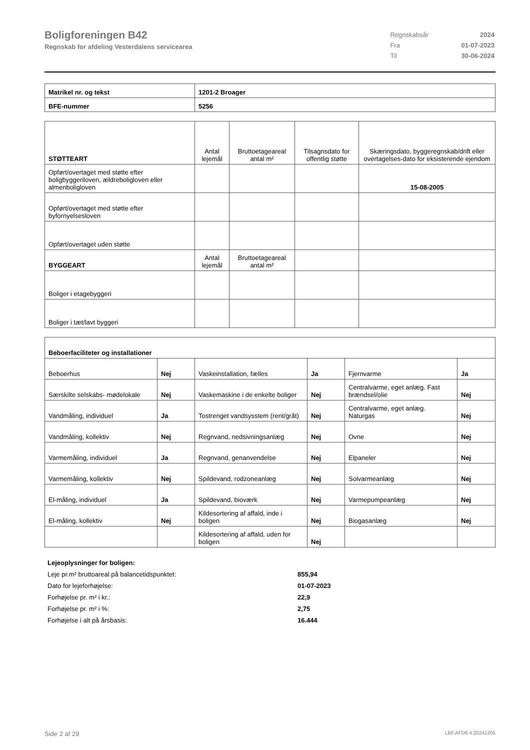Boligforeningen B42
Regnskab for afdeling Vesterdalens servicearea
| Regnskabsår | 2024 |
| Fra | 01-07-2023 |
| Til | 30-06-2024 |
| Matrikel nr. og tekst | 1201-2 Broager |
| BFE-nummer | 5256 |
| STØTTEART | Antal lejemål | Bruttoetageareal antal m² | Tilsagnsdato for offentlig støtte | Skæringsdato, byggeregnskab/drift eller overtagelses-dato for eksisterende ejendom |
| --- | --- | --- | --- | --- |
| Opført/overtaget med støtte efter boligbyggeriloven, ældreboligloven eller almenboligloven | | | | 15-08-2005 |
| Opført/overtaget med støtte efter byfornyelsesloven | | | | |
| Opført/overtaget uden støtte | | | | |
| BYGGEART | Antal lejemål | Bruttoetageareal antal m² | | |
| Boliger i etagebyggeri | | | | |
| Boliger i tæt/lavt byggeri | | | | |
| Beboerfaciliteter og installationer | | | | | |
| Beboerhus | Nej | Vaskeinstallation, fælles | Ja | Fjernvarme | Ja |
| Særskilte selskabs- mødelokale | Nej | Vaskemaskine i de enkelte boliger | Nej | Centralvarme, eget anlæg. Fast brændsel/olie | Nej |
| Vandmåling, individuel | Ja | Tostrenget vandsysstem (rent/gråt) | Nej | Centralvarme, eget anlæg. Naturgas | Nej |
| Vandmåling, kollektiv | Nej | Regnvand, nedsivningsanlæg | Nej | Ovne | Nej |
| Varmemåling, individuel | Ja | Regnvand, genanvendelse | Nej | Elpaneler | Nej |
| Varmemåling, kollektiv | Nej | Spildevand, rodzoneanlæg | Nej | Solvarmeanlæg | Nej |
| El-måling, individuel | Ja | Spildevand, bioværk | Nej | Varmepumpeanlæg | Nej |
| El-måling, kollektiv | Nej | Kildesortering af affald, inde i boligen | Nej | Biogasanlæg | Nej |
| | | Kildesortering af affald, uden for boligen | Nej | | |
| Lejeoplysninger for boligen: | |
| Leje pr.m² bruttoareal på balancetidspunktet: | 855,94 |
| Dato for lejeforhøjelse: | 01-07-2023 |
| Forhøjelse pr. m² i kr.: | 22,9 |
| Forhøjelse pr. m² i %: | 2,75 |
| Forhøjelse i alt på årsbasis: | 16.444 |
Side 2 af 29 LBF.AFD8.4.20241205